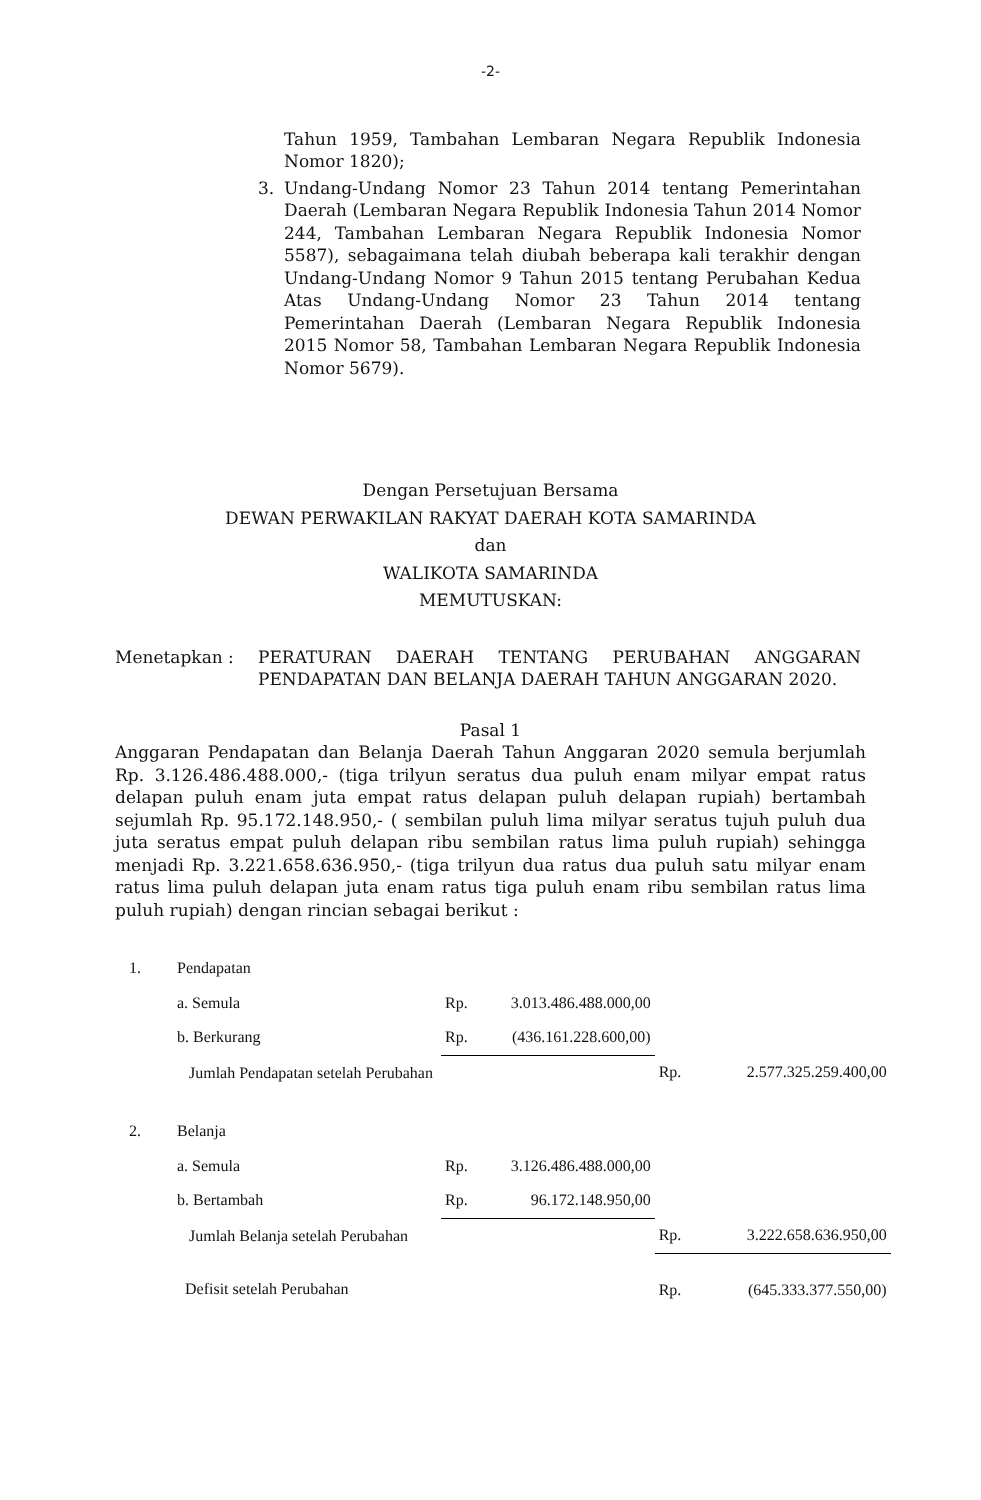-2-
Tahun 1959, Tambahan Lembaran Negara Republik Indonesia Nomor 1820);
3. Undang-Undang Nomor 23 Tahun 2014 tentang Pemerintahan Daerah (Lembaran Negara Republik Indonesia Tahun 2014 Nomor 244, Tambahan Lembaran Negara Republik Indonesia Nomor 5587), sebagaimana telah diubah beberapa kali terakhir dengan Undang-Undang Nomor 9 Tahun 2015 tentang Perubahan Kedua Atas Undang-Undang Nomor 23 Tahun 2014 tentang Pemerintahan Daerah (Lembaran Negara Republik Indonesia 2015 Nomor 58, Tambahan Lembaran Negara Republik Indonesia Nomor 5679).
Dengan Persetujuan Bersama
DEWAN PERWAKILAN RAKYAT DAERAH KOTA SAMARINDA
dan
WALIKOTA SAMARINDA
MEMUTUSKAN:
Menetapkan : PERATURAN DAERAH TENTANG PERUBAHAN ANGGARAN PENDAPATAN DAN BELANJA DAERAH TAHUN ANGGARAN 2020.
Pasal 1
Anggaran Pendapatan dan Belanja Daerah Tahun Anggaran 2020 semula berjumlah Rp. 3.126.486.488.000,- (tiga trilyun seratus dua puluh enam milyar empat ratus delapan puluh enam juta empat ratus delapan puluh delapan rupiah) bertambah sejumlah Rp. 95.172.148.950,- ( sembilan puluh lima milyar seratus tujuh puluh dua juta seratus empat puluh delapan ribu sembilan ratus lima puluh rupiah) sehingga menjadi Rp. 3.221.658.636.950,- (tiga trilyun dua ratus dua puluh satu milyar enam ratus lima puluh delapan juta enam ratus tiga puluh enam ribu sembilan ratus lima puluh rupiah) dengan rincian sebagai berikut :
| 1. | Pendapatan | | | | |
| | a. Semula | Rp. | 3.013.486.488.000,00 | | |
| | b. Berkurang | Rp. | (436.161.228.600,00) | | |
| | Jumlah Pendapatan setelah Perubahan | | | Rp. | 2.577.325.259.400,00 |
| 2. | Belanja | | | | |
| | a. Semula | Rp. | 3.126.486.488.000,00 | | |
| | b. Bertambah | Rp. | 96.172.148.950,00 | | |
| | Jumlah Belanja setelah Perubahan | | | Rp. | 3.222.658.636.950,00 |
| | Defisit setelah Perubahan | | | Rp. | (645.333.377.550,00) |